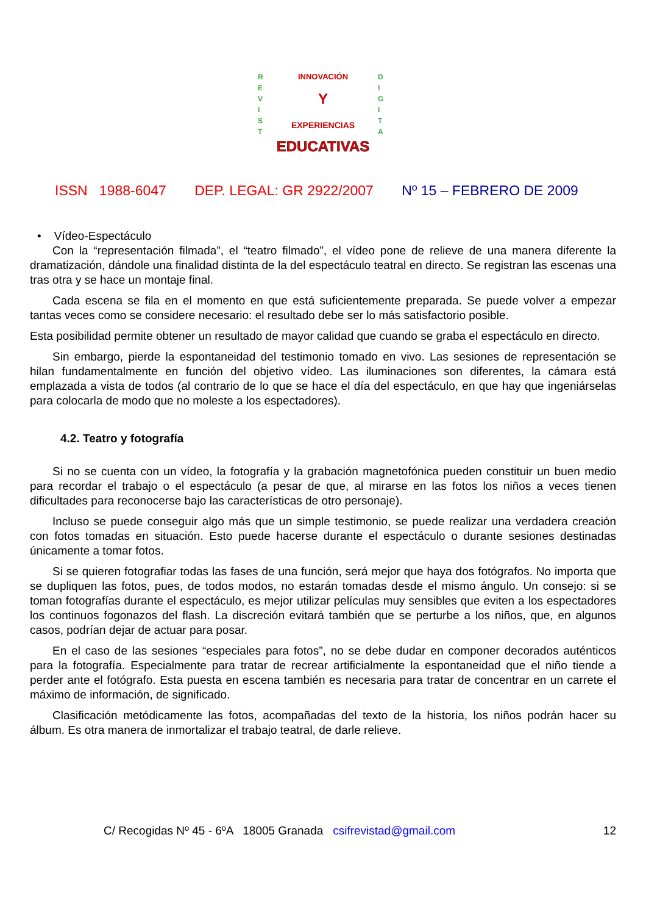INNOVACIÓN
Y
EXPERIENCIAS
EDUCATIVAS
R
E
V
I
S
T
D
I
G
I
T
A
ISSN 1988-6047 DEP. LEGAL: GR 2922/2007 Nº 15 – FEBRERO DE 2009
• Vídeo-Espectáculo
Con la “representación filmada”, el “teatro filmado”, el vídeo pone de relieve de una manera diferente la dramatización, dándole una finalidad distinta de la del espectáculo teatral en directo. Se registran las escenas una tras otra y se hace un montaje final.
Cada escena se fila en el momento en que está suficientemente preparada. Se puede volver a empezar tantas veces como se considere necesario: el resultado debe ser lo más satisfactorio posible.
Esta posibilidad permite obtener un resultado de mayor calidad que cuando se graba el espectáculo en directo.
Sin embargo, pierde la espontaneidad del testimonio tomado en vivo. Las sesiones de representación se hilan fundamentalmente en función del objetivo vídeo. Las iluminaciones son diferentes, la cámara está emplazada a vista de todos (al contrario de lo que se hace el día del espectáculo, en que hay que ingeniárselas para colocarla de modo que no moleste a los espectadores).
4.2. Teatro y fotografía
Si no se cuenta con un vídeo, la fotografía y la grabación magnetofónica pueden constituir un buen medio para recordar el trabajo o el espectáculo (a pesar de que, al mirarse en las fotos los niños a veces tienen dificultades para reconocerse bajo las características de otro personaje).
Incluso se puede conseguir algo más que un simple testimonio, se puede realizar una verdadera creación con fotos tomadas en situación. Esto puede hacerse durante el espectáculo o durante sesiones destinadas únicamente a tomar fotos.
Si se quieren fotografiar todas las fases de una función, será mejor que haya dos fotógrafos. No importa que se dupliquen las fotos, pues, de todos modos, no estarán tomadas desde el mismo ángulo. Un consejo: si se toman fotografías durante el espectáculo, es mejor utilizar películas muy sensibles que eviten a los espectadores los continuos fogonazos del flash. La discreción evitará también que se perturbe a los niños, que, en algunos casos, podrían dejar de actuar para posar.
En el caso de las sesiones “especiales para fotos”, no se debe dudar en componer decorados auténticos para la fotografía. Especialmente para tratar de recrear artificialmente la espontaneidad que el niño tiende a perder ante el fotógrafo. Esta puesta en escena también es necesaria para tratar de concentrar en un carrete el máximo de información, de significado.
Clasificación metódicamente las fotos, acompañadas del texto de la historia, los niños podrán hacer su álbum. Es otra manera de inmortalizar el trabajo teatral, de darle relieve.
C/ Recogidas Nº 45 - 6ºA 18005 Granada csifrevistad@gmail.com 12